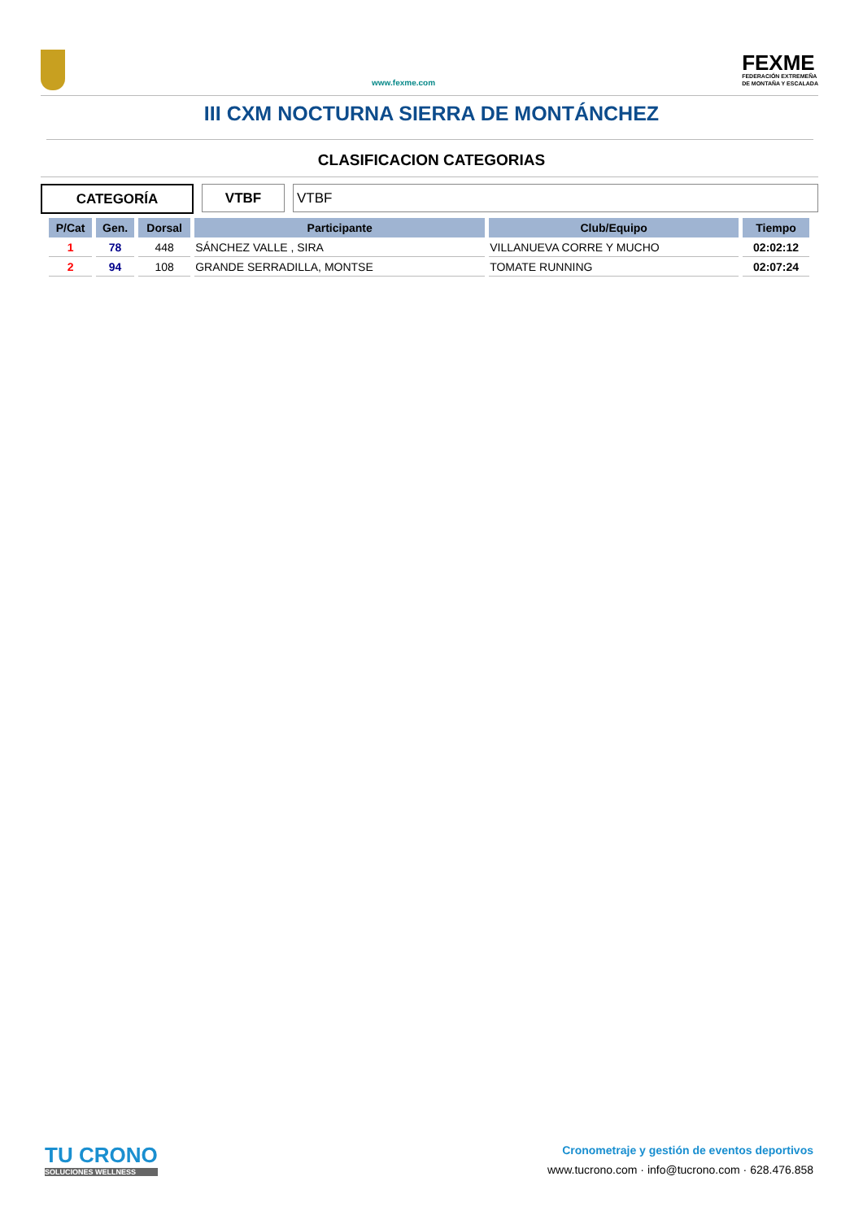www.fexme.com
FEXME
FEDERACIÓN EXTREMEÑA
DE MONTAÑA Y ESCALADA
III CXM NOCTURNA SIERRA DE MONTÁNCHEZ
CLASIFICACION CATEGORIAS
CATEGORÍA VTBF VTBF
| P/Cat | Gen. | Dorsal | Participante | Club/Equipo | Tiempo |
| --- | --- | --- | --- | --- | --- |
| 1 | 78 | 448 | SÁNCHEZ VALLE , SIRA | VILLANUEVA CORRE Y MUCHO | 02:02:12 |
| 2 | 94 | 108 | GRANDE SERRADILLA, MONTSE | TOMATE RUNNING | 02:07:24 |
TU CRONO
SOLUCIONES WELLNESS
Cronometraje y gestión de eventos deportivos
www.tucrono.com · info@tucrono.com · 628.476.858